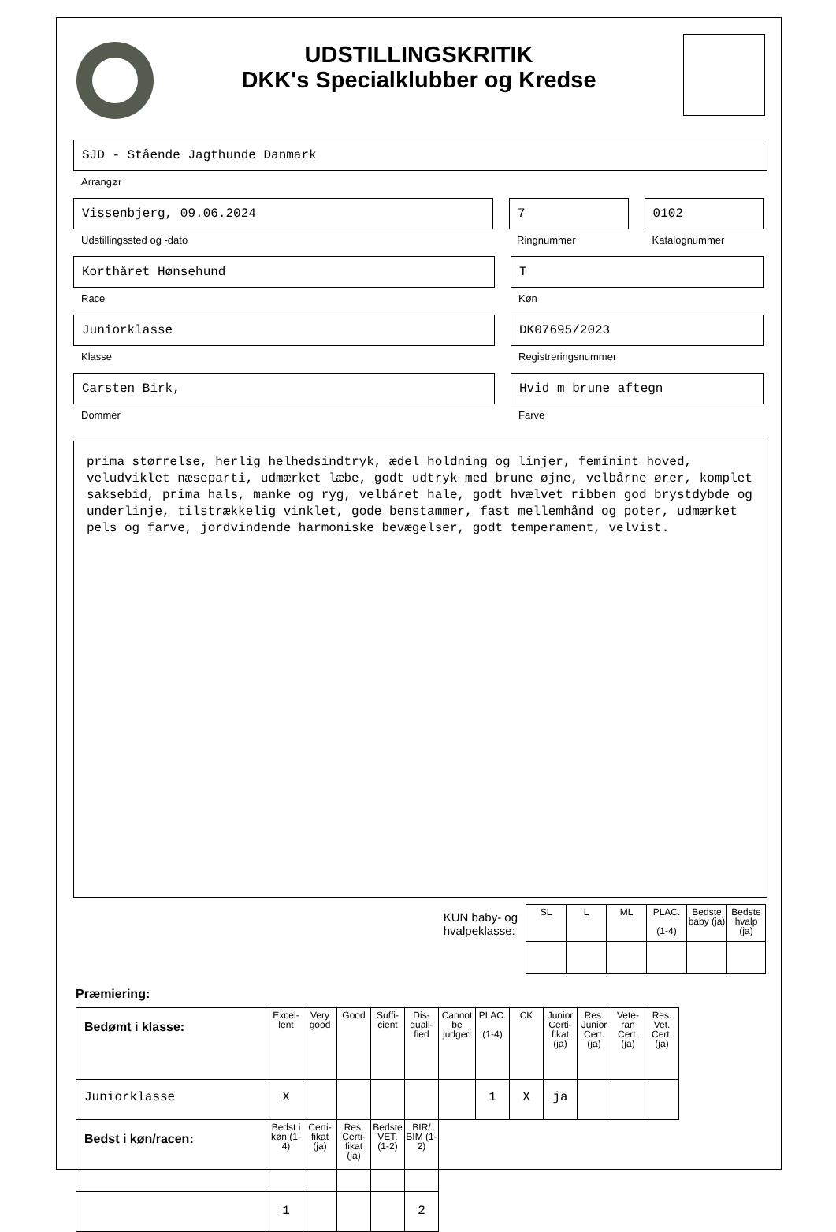UDSTILLINGSKRITIK
DKK's Specialklubber og Kredse
SJD - Stående Jagthunde Danmark
Arrangør
Vissenbjerg, 09.06.2024
Udstillingssted og -dato
7
Ringnummer
0102
Katalognummer
Korthåret Hønsehund
Race
T
Køn
Juniorklasse
Klasse
DK07695/2023
Registreringsnummer
Carsten Birk,
Dommer
Hvid m brune aftegn
Farve
prima størrelse, herlig helhedsindtryk, ædel holdning og linjer, feminint hoved, veludviklet næseparti, udmærket læbe, godt udtryk med brune øjne, velbårne ører, komplet saksebid, prima hals, manke og ryg, velbåret hale, godt hvælvet ribben god brystdybde og underlinje, tilstrækkelig vinklet, gode benstammer, fast mellemhånd og poter, udmærket pels og farve, jordvindende harmoniske bevægelser, godt temperament, velvist.
KUN baby- og
hvalpeklasse:
| SL | L | ML | PLAC. (1-4) | Bedste baby (ja) | Bedste hvalp (ja) |
Præmiering:
| Bedømt i klasse: | Excel-lent | Very good | Good | Suffi-cient | Dis-quali-fied | Cannot be judged | PLAC. (1-4) | CK | Junior Certi-fikat (ja) | Res. Junior Cert. (ja) | Vete-ran Cert. (ja) | Res. Vet. Cert. (ja) |
| --- | --- | --- | --- | --- | --- | --- | --- | --- | --- | --- | --- | --- |
| Juniorklasse | X | | | | | | 1 | X | ja | | | |
| Bedst i køn/racen: | Bedst i køn (1-4) | Certi-fikat (ja) | Res. Certi-fikat (ja) | Bedste VET. (1-2) | BIR/ BIM (1-2) | | | | | | | |
| | 1 | | | | 2 | | | | | | | |